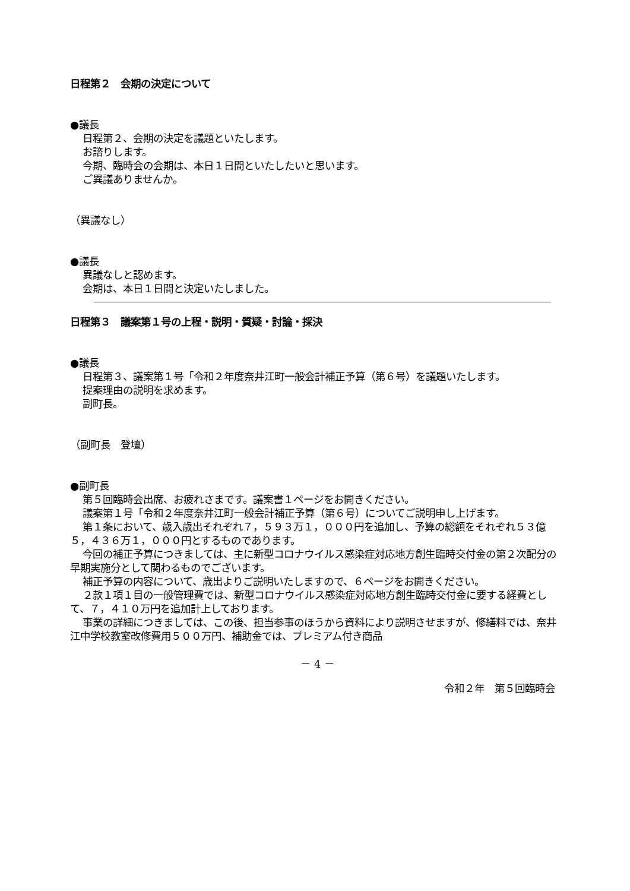日程第２　会期の決定について
●議長
日程第２、会期の決定を議題といたします。
お諮りします。
今期、臨時会の会期は、本日１日間といたしたいと思います。
ご異議ありませんか。
（異議なし）
●議長
異議なしと認めます。
会期は、本日１日間と決定いたしました。
日程第３　議案第１号の上程・説明・質疑・討論・採決
●議長
日程第３、議案第１号「令和２年度奈井江町一般会計補正予算（第６号）を議題いたします。
提案理由の説明を求めます。
副町長。
（副町長　登壇）
●副町長
第５回臨時会出席、お疲れさまです。議案書１ページをお開きください。
議案第１号「令和２年度奈井江町一般会計補正予算（第６号）についてご説明申し上げます。
第１条において、歳入歳出それぞれ７，５９３万１，０００円を追加し、予算の総額をそれぞれ５３億５，４３６万１，０００円とするものであります。
今回の補正予算につきましては、主に新型コロナウイルス感染症対応地方創生臨時交付金の第２次配分の早期実施分として関わるものでございます。
補正予算の内容について、歳出よりご説明いたしますので、６ページをお開きください。
２款１項１目の一般管理費では、新型コロナウイルス感染症対応地方創生臨時交付金に要する経費として、７，４１０万円を追加計上しております。
事業の詳細につきましては、この後、担当参事のほうから資料により説明させますが、修繕料では、奈井江中学校教室改修費用５００万円、補助金では、プレミアム付き商品
－ 4 －
令和２年　第５回臨時会